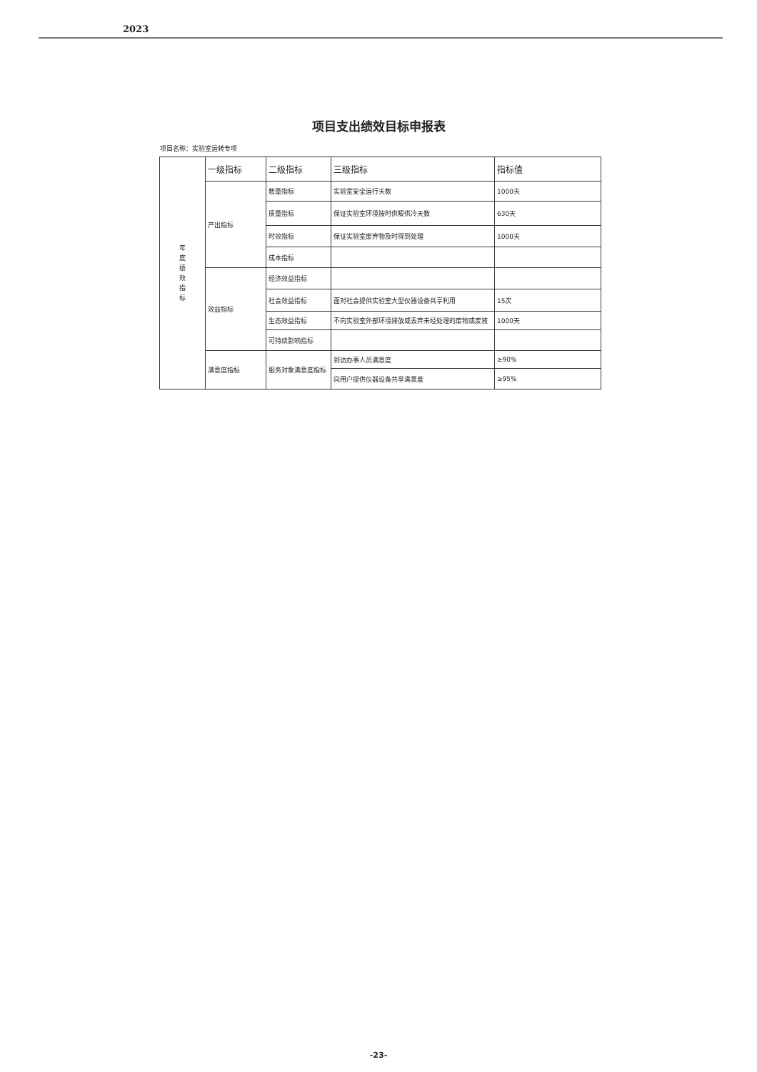2023
项目支出绩效目标申报表
项目名称：实验室运转专项
| 年 度 绩 效 指 标 | 一级指标 | 二级指标 | 三级指标 | 指标值 |
| --- | --- | --- | --- | --- |
| | 产出指标 | 数量指标 | 实验室安全运行天数 | 1000天 |
| | | 质量指标 | 保证实验室环境按时供暖供冷天数 | 630天 |
| | | 时效指标 | 保证实验室废弃物及时得到处理 | 1000天 |
| | | 成本指标 | | |
| | 效益指标 | 经济效益指标 | | |
| | | 社会效益指标 | 面对社会提供实验室大型仪器设备共享利用 | 15次 |
| | | 生态效益指标 | 不向实验室外部环境排放或丢弃未经处理的废物或废液 | 1000天 |
| | | 可持续影响指标 | | |
| | 满意度指标 | 服务对象满意度指标 | 到访办事人员满意度 | ≥90% |
| | | | 向用户提供仪器设备共享满意度 | ≥95% |
-23-